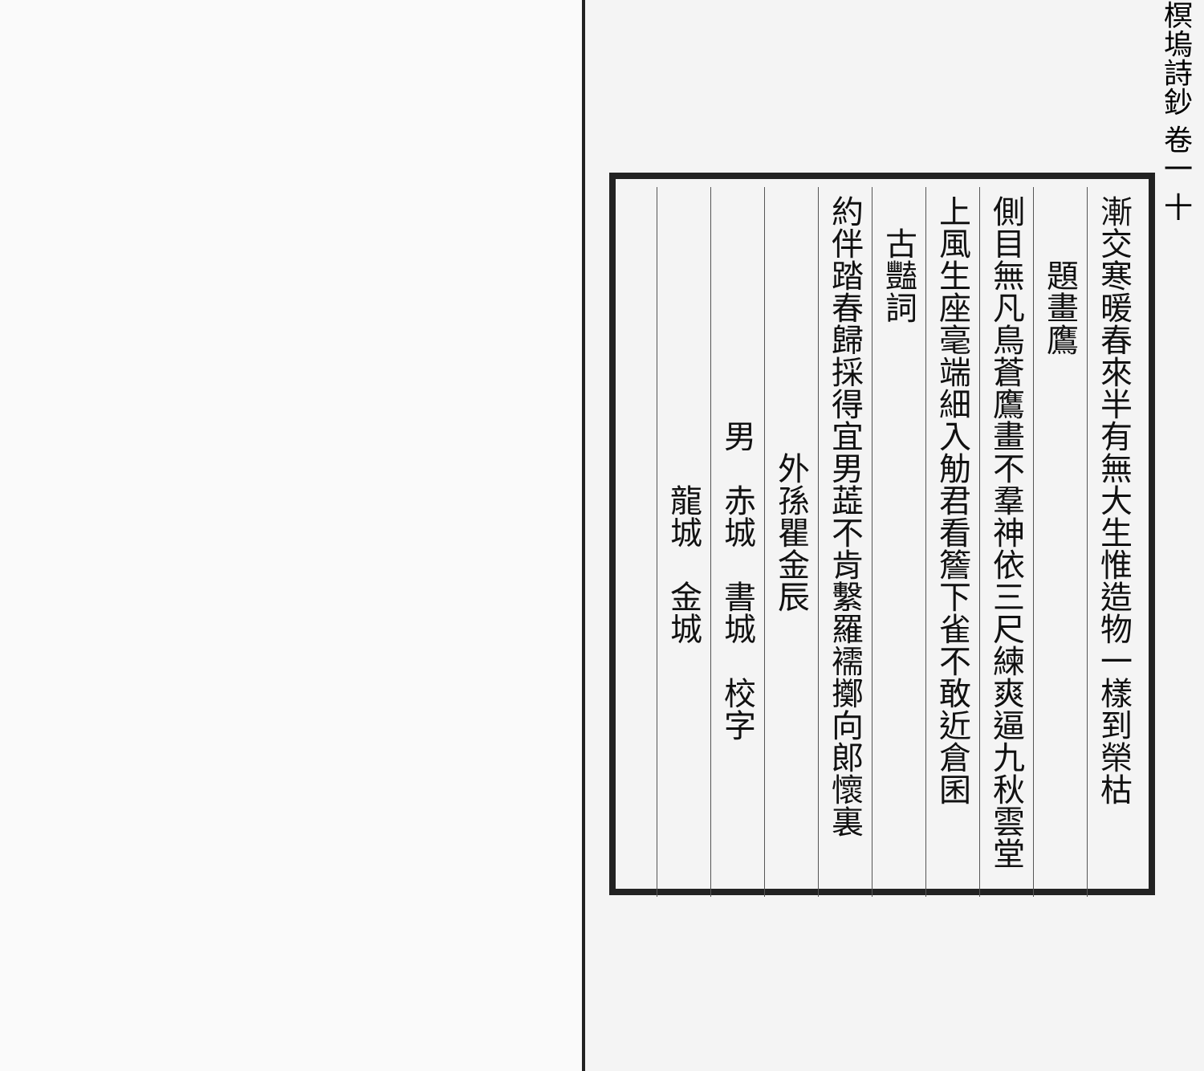漸交寒暖春來半有無大生惟造物一樣到榮枯
　　題畫鷹
側目無凡鳥蒼鷹畫不羣神依三尺練爽逼九秋雲堂
上風生座毫端細入觔君看簷下雀不敢近倉囷
　古豔詞
約伴踏春歸採得宜男蕋不肯繫羅襦擲向郎懷裏
　　　　　　　　外孫瞿金辰
　　　　　　　男　赤城　書城　校字
　　　　　　　　　龍城　金城
榠塢詩鈔 卷一 十